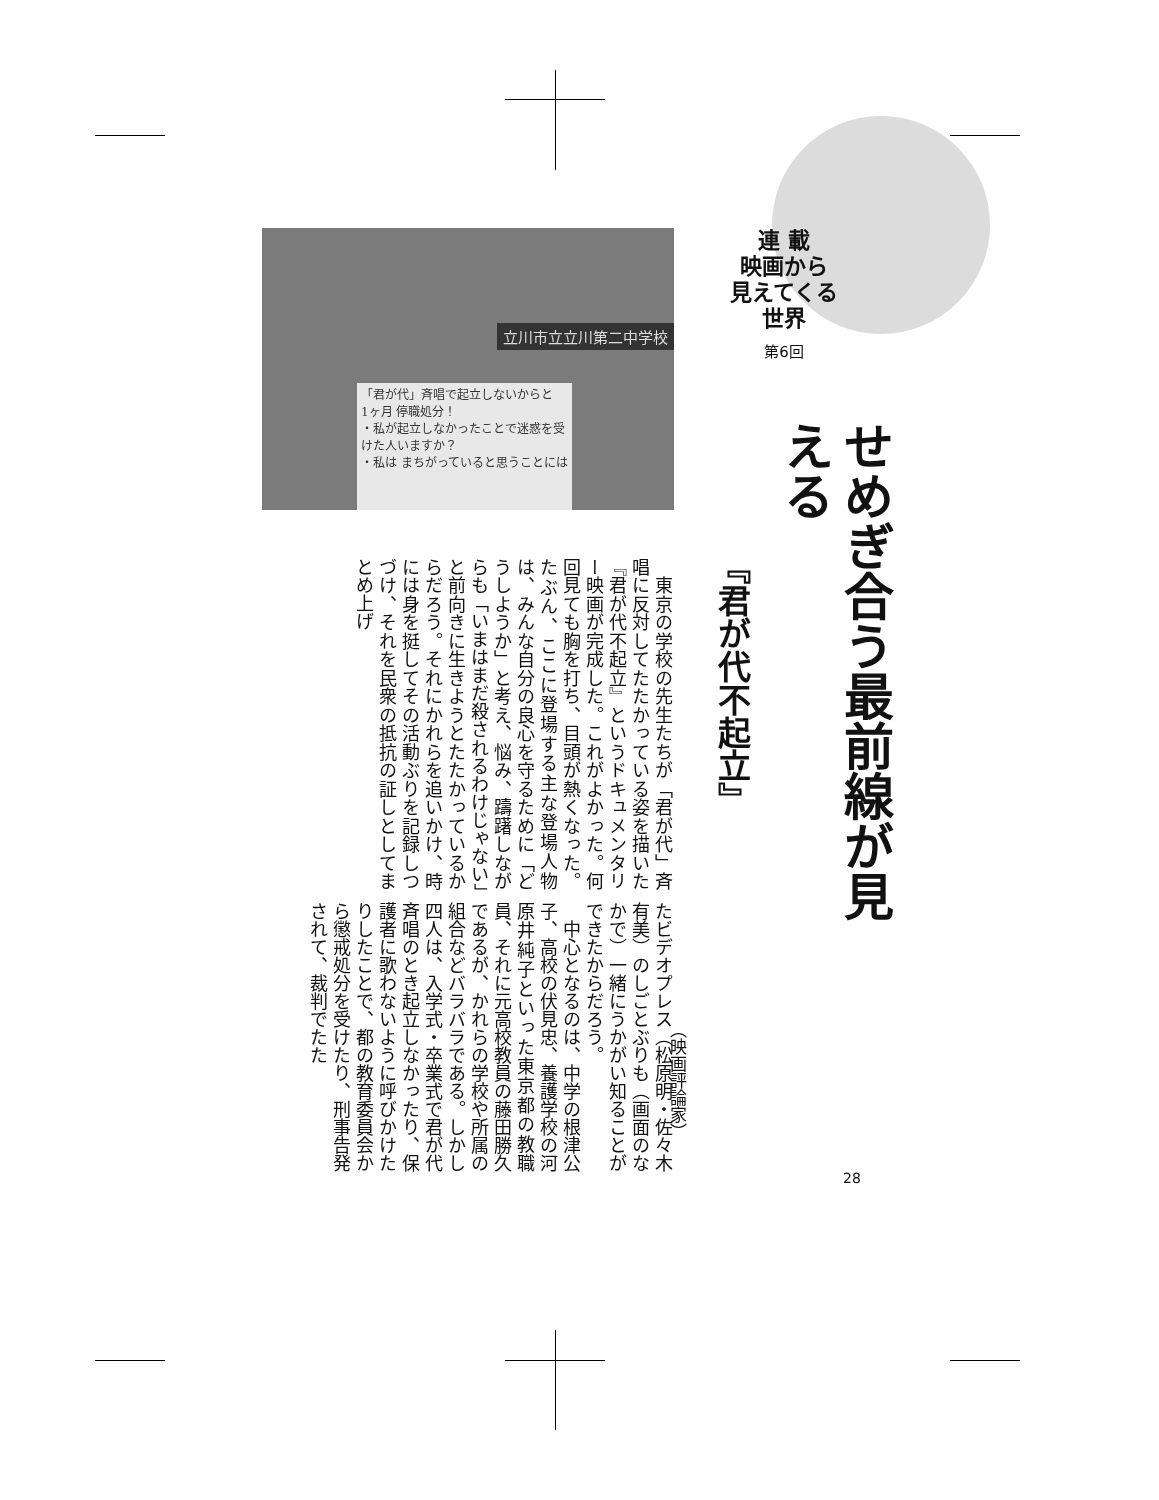連 載
映画から
見えてくる
世界
第6回
せめぎ合う最前線が見える
『君が代不起立』
（映画評論家）
立川市立立川第二中学校
「君が代」斉唱で起立しないからと
1ヶ月 停職処分！
・私が起立しなかったことで迷惑を受けた人いますか？
・私は まちがっていると思うことには
　東京の学校の先生たちが「君が代」斉唱に反対してたたかっている姿を描いた『君が代不起立』というドキュメンタリー映画が完成した。これがよかった。何回見ても胸を打ち、目頭が熱くなった。たぶん、ここに登場する主な登場人物は、みんな自分の良心を守るために「どうしようか」と考え、悩み、躊躇しながらも「いまはまだ殺されるわけじゃない」と前向きに生きようとたたかっているからだろう。それにかれらを追いかけ、時には身を挺してその活動ぶりを記録しつづけ、それを民衆の抵抗の証しとしてまとめ上げ
たビデオプレス（松原明・佐々木有美）のしごとぶりも（画面のなかで）一緒にうかがい知ることができたからだろう。
　中心となるのは、中学の根津公子、高校の伏見忠、養護学校の河原井純子といった東京都の教職員、それに元高校教員の藤田勝久であるが、かれらの学校や所属の組合などバラバラである。しかし四人は、入学式・卒業式で君が代斉唱のとき起立しなかったり、保護者に歌わないように呼びかけたりしたことで、都の教育委員会から懲戒処分を受けたり、刑事告発されて、裁判でたた
28